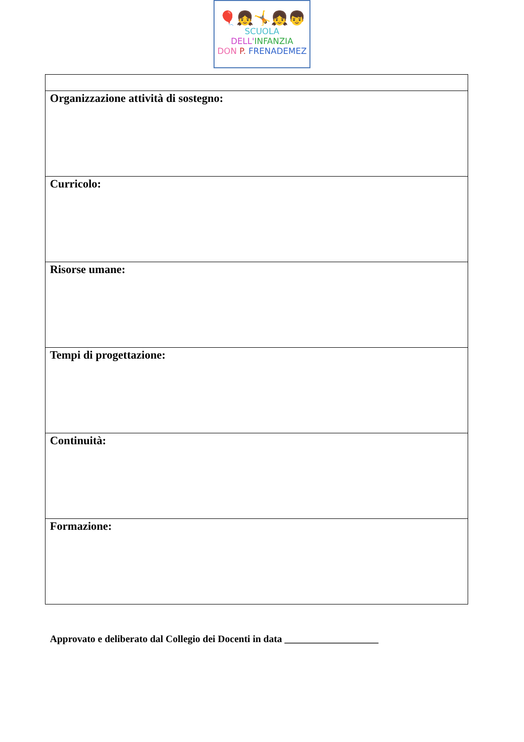🎈👧🤸👧👦
SCUOLA DELL'INFANZIA
DON P. FRENADEMEZ
| Organizzazione attività di sostegno: |
| Curricolo: |
| Risorse umane: |
| Tempi di progettazione: |
| Continuità: |
| Formazione: |
Approvato e deliberato dal Collegio dei Docenti in data ___________________